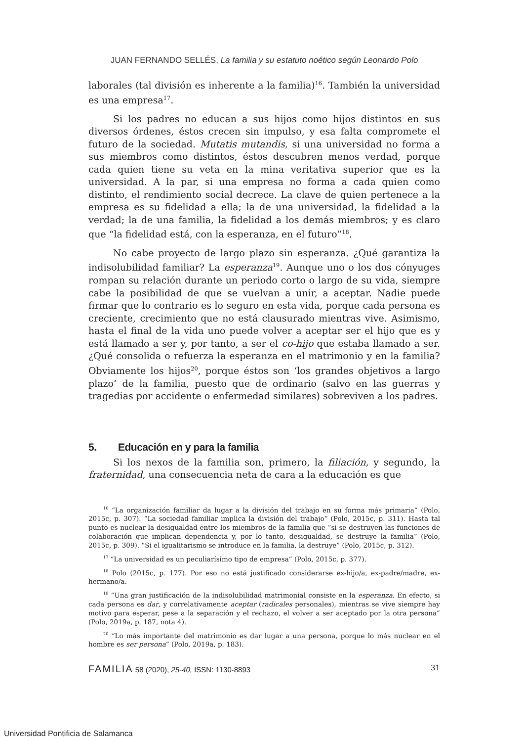JUAN FERNANDO SELLÉS, La familia y su estatuto noético según Leonardo Polo
laborales (tal división es inherente a la familia)<sup>16</sup>. También la universidad es una empresa<sup>17</sup>.
Si los padres no educan a sus hijos como hijos distintos en sus diversos órdenes, éstos crecen sin impulso, y esa falta compromete el futuro de la sociedad. Mutatis mutandis, si una universidad no forma a sus miembros como distintos, éstos descubren menos verdad, porque cada quien tiene su veta en la mina veritativa superior que es la universidad. A la par, si una empresa no forma a cada quien como distinto, el rendimiento social decrece. La clave de quien pertenece a la empresa es su fidelidad a ella; la de una universidad, la fidelidad a la verdad; la de una familia, la fidelidad a los demás miembros; y es claro que “la fidelidad está, con la esperanza, en el futuro”<sup>18</sup>.
No cabe proyecto de largo plazo sin esperanza. ¿Qué garantiza la indisolubilidad familiar? La esperanza<sup>19</sup>. Aunque uno o los dos cónyuges rompan su relación durante un periodo corto o largo de su vida, siempre cabe la posibilidad de que se vuelvan a unir, a aceptar. Nadie puede firmar que lo contrario es lo seguro en esta vida, porque cada persona es creciente, crecimiento que no está clausurado mientras vive. Asimismo, hasta el final de la vida uno puede volver a aceptar ser el hijo que es y está llamado a ser y, por tanto, a ser el co-hijo que estaba llamado a ser. ¿Qué consolida o refuerza la esperanza en el matrimonio y en la familia? Obviamente los hijos<sup>20</sup>, porque éstos son ‘los grandes objetivos a largo plazo’ de la familia, puesto que de ordinario (salvo en las guerras y tragedias por accidente o enfermedad similares) sobreviven a los padres.
5. Educación en y para la familia
Si los nexos de la familia son, primero, la filiación, y segundo, la fraternidad, una consecuencia neta de cara a la educación es que
<sup>16</sup> “La organización familiar da lugar a la división del trabajo en su forma más primaria” (Polo, 2015c, p. 307). “La sociedad familiar implica la división del trabajo” (Polo, 2015c, p. 311). Hasta tal punto es nuclear la desigualdad entre los miembros de la familia que “si se destruyen las funciones de colaboración que implican dependencia y, por lo tanto, desigualdad, se destruye la familia” (Polo, 2015c, p. 309). “Si el igualitarismo se introduce en la familia, la destruye” (Polo, 2015c, p. 312).
<sup>17</sup> “La universidad es un peculiarísimo tipo de empresa” (Polo, 2015c, p. 377).
<sup>18</sup> Polo (2015c, p. 177). Por eso no está justificado considerarse ex-hijo/a, ex-padre/madre, ex-hermano/a.
<sup>19</sup> “Una gran justificación de la indisolubilidad matrimonial consiste en la esperanza. En efecto, si cada persona es dar, y correlativamente aceptar (radicales personales), mientras se vive siempre hay motivo para esperar, pese a la separación y el rechazo, el volver a ser aceptado por la otra persona” (Polo, 2019a, p. 187, nota 4).
<sup>20</sup> “Lo más importante del matrimonio es dar lugar a una persona, porque lo más nuclear en el hombre es ser persona” (Polo, 2019a, p. 183).
FAMILIA 58 (2020), 25-40, ISSN: 1130-8893 31
Universidad Pontificia de Salamanca